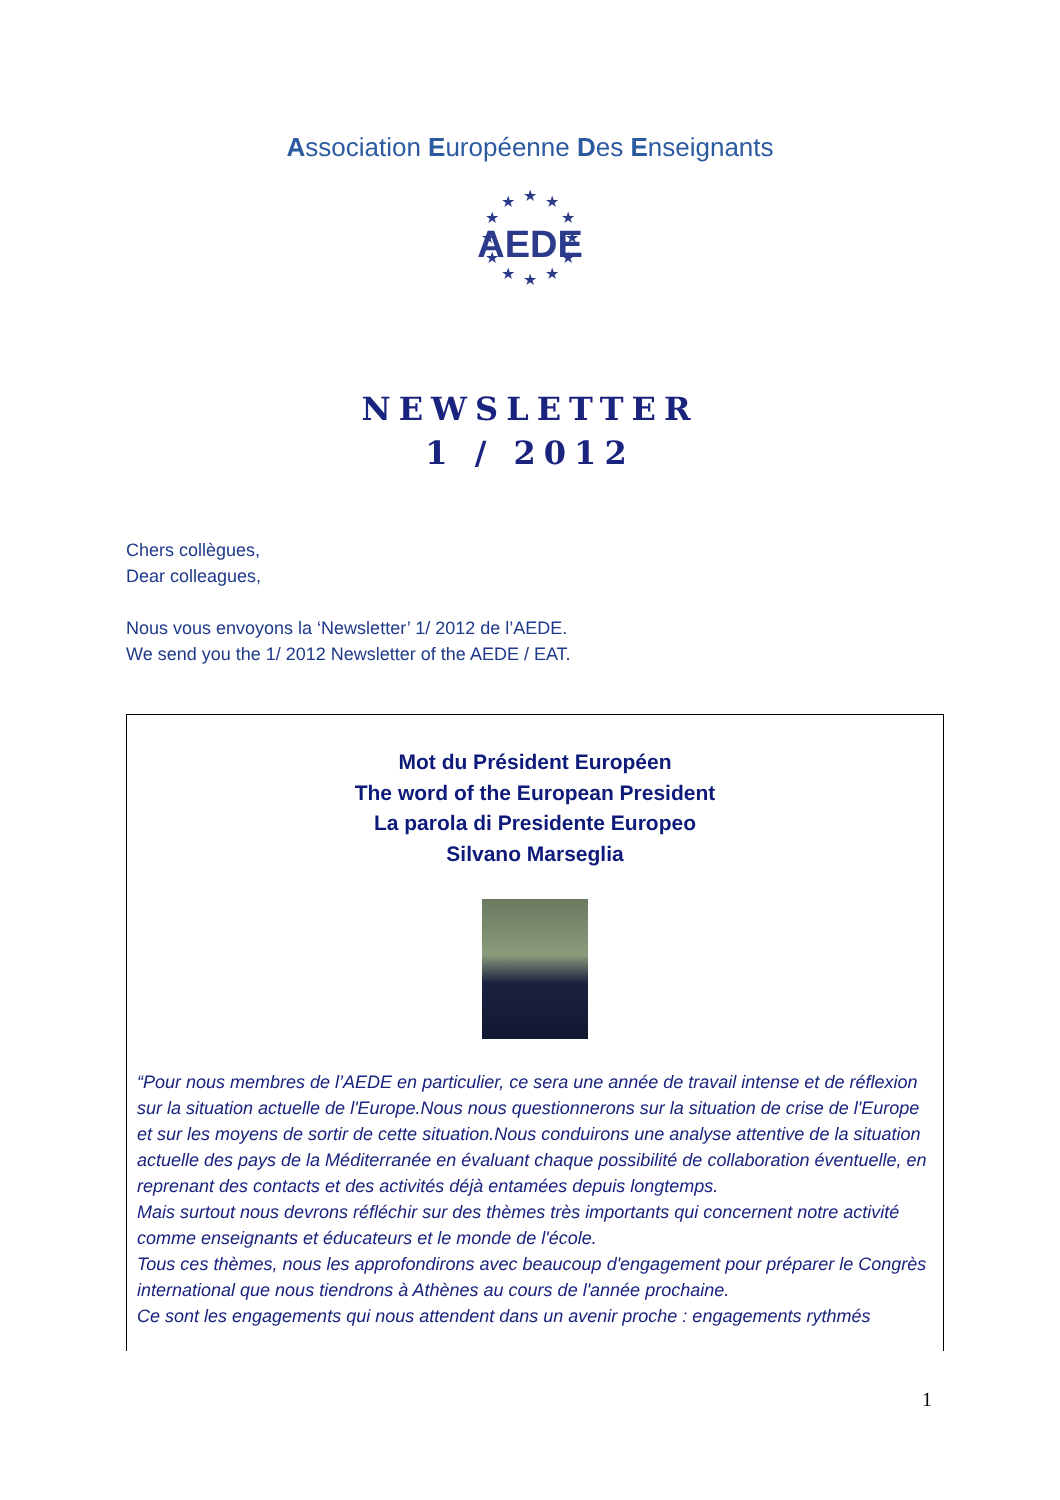Association Européenne Des Enseignants
★
★
★
★
★
★
★
★
★
★
★
★
AEDE
NEWSLETTER
1 / 2012
Chers collègues,
Dear colleagues,
Nous vous envoyons la ‘Newsletter’ 1/ 2012 de l’AEDE.
We send you the 1/ 2012 Newsletter of the AEDE / EAT.
Mot du Président Européen
The word of the European President
La parola di Presidente Europeo
Silvano Marseglia
“Pour nous membres de l’AEDE en particulier, ce sera une année de travail intense et de réflexion sur la situation actuelle de l'Europe.Nous nous questionnerons sur la situation de crise de l'Europe et sur les moyens de sortir de cette situation.Nous conduirons une analyse attentive de la situation actuelle des pays de la Méditerranée en évaluant chaque possibilité de collaboration éventuelle, en reprenant des contacts et des activités déjà entamées depuis longtemps.
Mais surtout nous devrons réfléchir sur des thèmes très importants qui concernent notre activité comme enseignants et éducateurs et le monde de l'école.
Tous ces thèmes, nous les approfondirons avec beaucoup d'engagement pour préparer le Congrès international que nous tiendrons à Athènes au cours de l'année prochaine.
Ce sont les engagements qui nous attendent dans un avenir proche : engagements rythmés
1